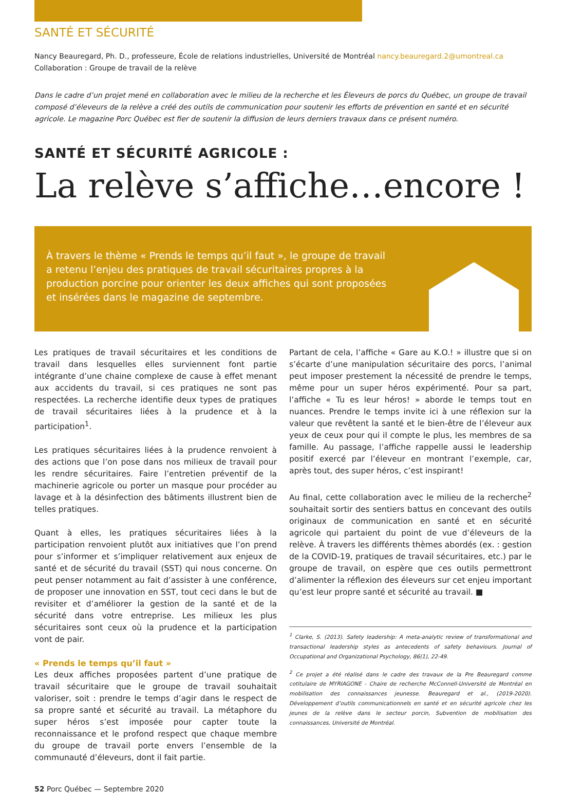SANTÉ ET SÉCURITÉ
Nancy Beauregard, Ph. D., professeure, École de relations industrielles, Université de Montréal nancy.beauregard.2@umontreal.ca
Collaboration : Groupe de travail de la relève
Dans le cadre d’un projet mené en collaboration avec le milieu de la recherche et les Éleveurs de porcs du Québec, un groupe de travail composé d’éleveurs de la relève a créé des outils de communication pour soutenir les efforts de prévention en santé et en sécurité agricole. Le magazine Porc Québec est fier de soutenir la diffusion de leurs derniers travaux dans ce présent numéro.
SANTÉ ET SÉCURITÉ AGRICOLE :
La relève s’affiche…encore !
À travers le thème « Prends le temps qu’il faut », le groupe de travail a retenu l’enjeu des pratiques de travail sécuritaires propres à la production porcine pour orienter les deux affiches qui sont proposées et insérées dans le magazine de septembre.
Les pratiques de travail sécuritaires et les conditions de travail dans lesquelles elles surviennent font partie intégrante d’une chaine complexe de cause à effet menant aux accidents du travail, si ces pratiques ne sont pas respectées. La recherche identifie deux types de pratiques de travail sécuritaires liées à la prudence et à la participation<sup>1</sup>.
Les pratiques sécuritaires liées à la prudence renvoient à des actions que l’on pose dans nos milieux de travail pour les rendre sécuritaires. Faire l’entretien préventif de la machinerie agricole ou porter un masque pour procéder au lavage et à la désinfection des bâtiments illustrent bien de telles pratiques.
Quant à elles, les pratiques sécuritaires liées à la participation renvoient plutôt aux initiatives que l’on prend pour s’informer et s’impliquer relativement aux enjeux de santé et de sécurité du travail (SST) qui nous concerne. On peut penser notamment au fait d’assister à une conférence, de proposer une innovation en SST, tout ceci dans le but de revisiter et d’améliorer la gestion de la santé et de la sécurité dans votre entreprise. Les milieux les plus sécuritaires sont ceux où la prudence et la participation vont de pair.
« Prends le temps qu’il faut »
Les deux affiches proposées partent d’une pratique de travail sécuritaire que le groupe de travail souhaitait valoriser, soit : prendre le temps d’agir dans le respect de sa propre santé et sécurité au travail. La métaphore du super héros s’est imposée pour capter toute la reconnaissance et le profond respect que chaque membre du groupe de travail porte envers l’ensemble de la communauté d’éleveurs, dont il fait partie.
Partant de cela, l’affiche « Gare au K.O.! » illustre que si on s’écarte d’une manipulation sécuritaire des porcs, l’animal peut imposer prestement la nécessité de prendre le temps, même pour un super héros expérimenté. Pour sa part, l’affiche « Tu es leur héros! » aborde le temps tout en nuances. Prendre le temps invite ici à une réflexion sur la valeur que revêtent la santé et le bien-être de l’éleveur aux yeux de ceux pour qui il compte le plus, les membres de sa famille. Au passage, l’affiche rappelle aussi le leadership positif exercé par l’éleveur en montrant l’exemple, car, après tout, des super héros, c’est inspirant!
Au final, cette collaboration avec le milieu de la recherche<sup>2</sup> souhaitait sortir des sentiers battus en concevant des outils originaux de communication en santé et en sécurité agricole qui partaient du point de vue d’éleveurs de la relève. À travers les différents thèmes abordés (ex. : gestion de la COVID-19, pratiques de travail sécuritaires, etc.) par le groupe de travail, on espère que ces outils permettront d’alimenter la réflexion des éleveurs sur cet enjeu important qu’est leur propre santé et sécurité au travail. ■
<sup>1</sup> Clarke, S. (2013). Safety leadership: A meta-analytic review of transformational and transactional leadership styles as antecedents of safety behaviours. Journal of Occupational and Organizational Psychology, 86(1), 22-49.
<sup>2</sup> Ce projet a été réalisé dans le cadre des travaux de la Pre Beauregard comme cotitulaire de MYRIAGONE - Chaire de recherche McConnell-Université de Montréal en mobilisation des connaissances jeunesse. Beauregard et al., (2019-2020). Développement d’outils communicationnels en santé et en sécurité agricole chez les jeunes de la relève dans le secteur porcin, Subvention de mobilisation des connaissances, Université de Montréal.
52 Porc Québec — Septembre 2020